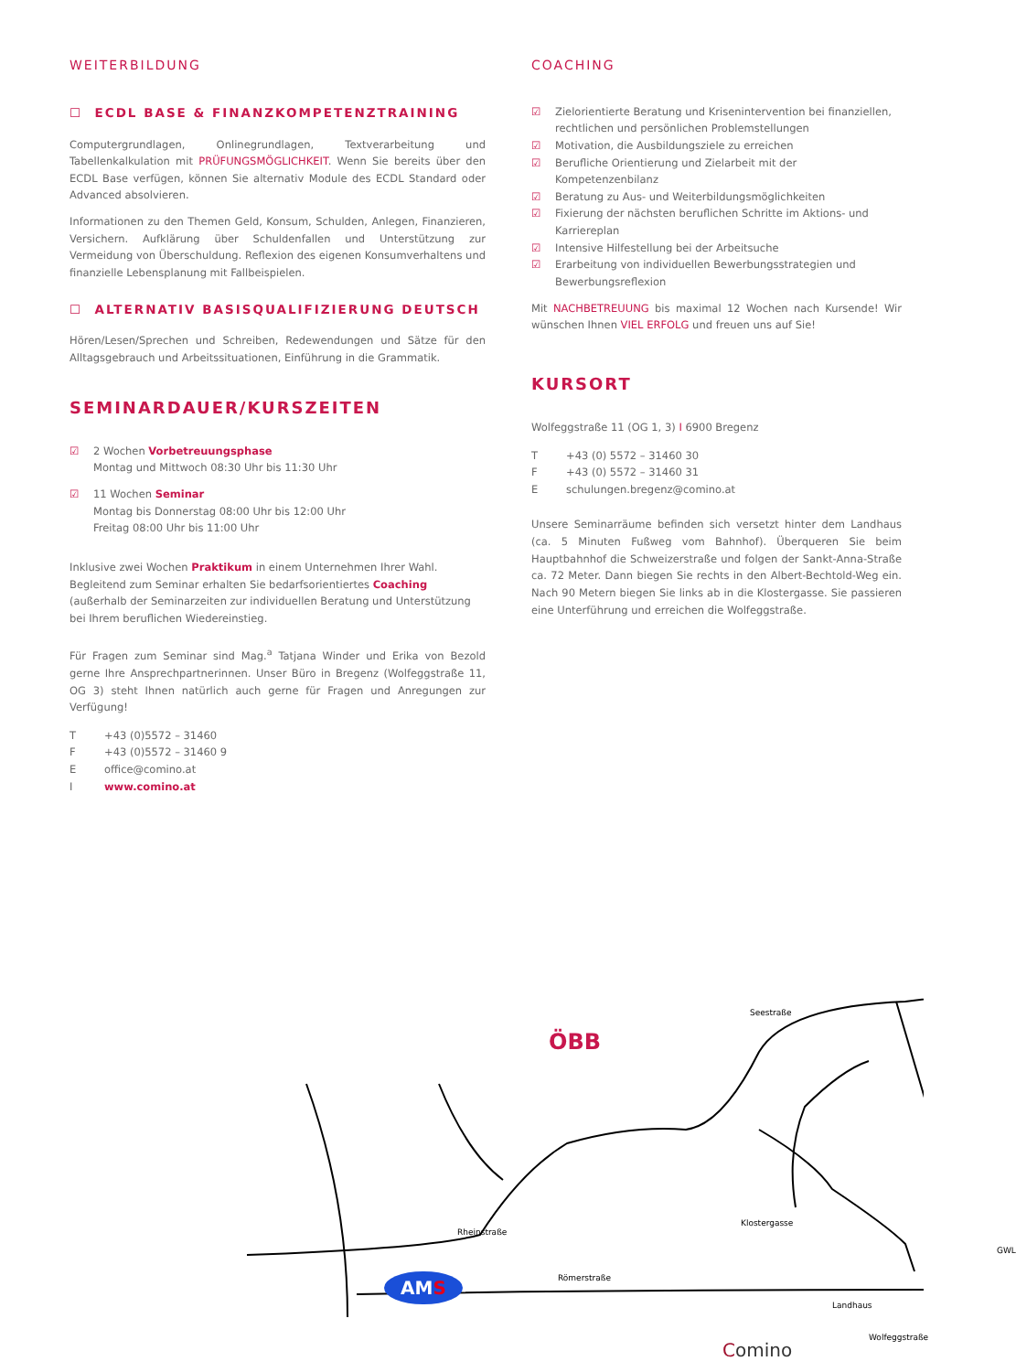WEITERBILDUNG
☐ ECDL BASE & FINANZKOMPETENZTRAINING
Computergrundlagen, Onlinegrundlagen, Textverarbeitung und Tabellenkalkulation mit PRÜFUNGSMÖGLICHKEIT. Wenn Sie bereits über den ECDL Base verfügen, können Sie alternativ Module des ECDL Standard oder Advanced absolvieren.
Informationen zu den Themen Geld, Konsum, Schulden, Anlegen, Finanzieren, Versichern. Aufklärung über Schuldenfallen und Unterstützung zur Vermeidung von Überschuldung. Reflexion des eigenen Konsumverhaltens und finanzielle Lebensplanung mit Fallbeispielen.
☐ ALTERNATIV BASISQUALIFIZIERUNG DEUTSCH
Hören/Lesen/Sprechen und Schreiben, Redewendungen und Sätze für den Alltagsgebrauch und Arbeitssituationen, Einführung in die Grammatik.
SEMINARDAUER/KURSZEITEN
☑ 2 Wochen Vorbetreuungsphase
Montag und Mittwoch 08:30 Uhr bis 11:30 Uhr
☑ 11 Wochen Seminar
Montag bis Donnerstag 08:00 Uhr bis 12:00 Uhr
Freitag 08:00 Uhr bis 11:00 Uhr
Inklusive zwei Wochen Praktikum in einem Unternehmen Ihrer Wahl. Begleitend zum Seminar erhalten Sie bedarfsorientiertes Coaching (außerhalb der Seminarzeiten zur individuellen Beratung und Unterstützung bei Ihrem beruflichen Wiedereinstieg.
Für Fragen zum Seminar sind Mag.<sup>a</sup> Tatjana Winder und Erika von Bezold gerne Ihre Ansprechpartnerinnen. Unser Büro in Bregenz (Wolfeggstraße 11, OG 3) steht Ihnen natürlich auch gerne für Fragen und Anregungen zur Verfügung!
T +43 (0)5572 – 31460 F +43 (0)5572 – 31460 9 E office@comino.at I www.comino.at
COACHING
☑ Zielorientierte Beratung und Krisenintervention bei finanziellen, rechtlichen und persönlichen Problemstellungen
☑ Motivation, die Ausbildungsziele zu erreichen
☑ Berufliche Orientierung und Zielarbeit mit der Kompetenzenbilanz
☑ Beratung zu Aus- und Weiterbildungsmöglichkeiten
☑ Fixierung der nächsten beruflichen Schritte im Aktions- und Karriereplan
☑ Intensive Hilfestellung bei der Arbeitsuche
☑ Erarbeitung von individuellen Bewerbungsstrategien und Bewerbungsreflexion
Mit NACHBETREUUNG bis maximal 12 Wochen nach Kursende! Wir wünschen Ihnen VIEL ERFOLG und freuen uns auf Sie!
KURSORT
Wolfeggstraße 11 (OG 1, 3) I 6900 Bregenz
T +43 (0) 5572 – 31460 30 F +43 (0) 5572 – 31460 31 E schulungen.bregenz@comino.at
Unsere Seminarräume befinden sich versetzt hinter dem Landhaus (ca. 5 Minuten Fußweg vom Bahnhof). Überqueren Sie beim Hauptbahnhof die Schweizerstraße und folgen der Sankt-Anna-Straße ca. 72 Meter. Dann biegen Sie rechts in den Albert-Bechtold-Weg ein. Nach 90 Metern biegen Sie links ab in die Klostergasse. Sie passieren eine Unterführung und erreichen die Wolfeggstraße.
Rheinstraße
Klostergasse
Römerstraße
Landhaus
Wolfeggstraße
Seestraße
GWL
ÖBB
AMS
Comino